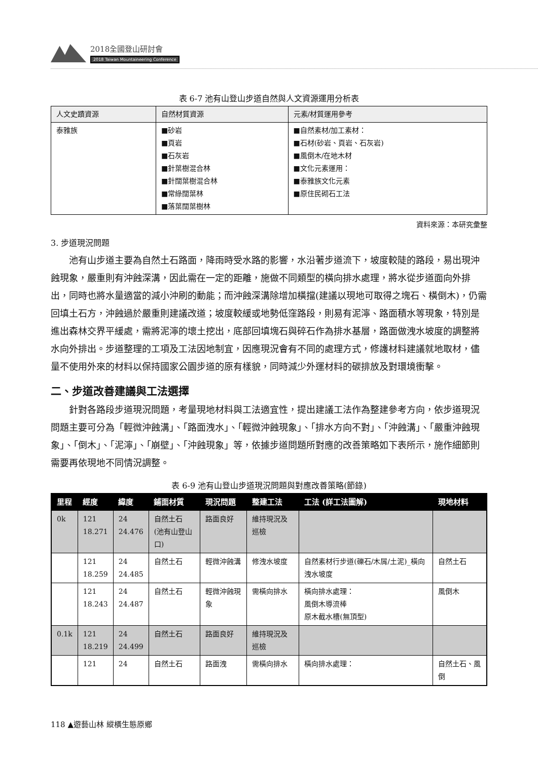2018全國登山研討會
2018 Taiwan Mountaineering Conference
表 6-7 池有山登山步道自然與人文資源運用分析表
| 人文史蹟資源 | 自然材質資源 | 元素/材質運用參考 |
| --- | --- | --- |
| 泰雅族 | ■砂岩 ■頁岩 ■石灰岩 ■針葉樹混合林 ■針闊葉樹混合林 ■常綠闊葉林 ■落葉闊葉樹林 | ■自然素材/加工素材： ■石材(砂岩、頁岩、石灰岩) ■風倒木/在地木材 ■文化元素運用： ■泰雅族文化元素 ■原住民砌石工法 |
資料來源：本研究彙整
3. 步道現況問題
池有山步道主要為自然土石路面，降雨時受水路的影響，水沿著步道流下，坡度較陡的路段，易出現沖蝕現象，嚴重則有沖蝕深溝，因此需在一定的距離，施做不同類型的橫向排水處理，將水從步道面向外排出，同時也將水量適當的減小沖刷的動能；而沖蝕深溝除增加橫擋(建議以現地可取得之塊石、橫倒木)，仍需回填土石方，沖蝕過於嚴重則建議改道；坡度較緩或地勢低窪路段，則易有泥濘、路面積水等現象，特別是進出森林交界平緩處，需將泥濘的壞土挖出，底部回填塊石與碎石作為排水基層，路面做洩水坡度的調整將水向外排出。步道整理的工項及工法因地制宜，因應現況會有不同的處理方式，修護材料建議就地取材，儘量不使用外來的材料以保持國家公園步道的原有樣貌，同時減少外運材料的碳排放及對環境衝擊。
二、步道改善建議與工法選擇
針對各路段步道現況問題，考量現地材料與工法適宜性，提出建議工法作為整建參考方向，依步道現況問題主要可分為「輕微沖蝕溝」、「路面洩水」、「輕微沖蝕現象」、「排水方向不對」、「沖蝕溝」、「嚴重沖蝕現象」、「倒木」、「泥濘」、「崩壁」、「沖蝕現象」等，依據步道問題所對應的改善策略如下表所示，施作細節則需要再依現地不同情況調整。
表 6-9 池有山登山步道現況問題與對應改善策略(節錄)
| 里程 | 經度 | 緯度 | 鋪面材質 | 現況問題 | 整建工法 | 工法 (詳工法圖解) | 現地材料 |
| --- | --- | --- | --- | --- | --- | --- | --- |
| 0k | 121 18.271 | 24 24.476 | 自然土石 (池有山登山口) | 路面良好 | 維持現況及巡檢 | | |
| | 121 18.259 | 24 24.485 | 自然土石 | 輕微沖蝕溝 | 修洩水坡度 | 自然素材行步道(礫石/木屑/土泥)_橫向洩水坡度 | 自然土石 |
| | 121 18.243 | 24 24.487 | 自然土石 | 輕微沖蝕現象 | 需橫向排水 | 橫向排水處理： 風倒木導流棒 原木截水槽(無頂型) | 風倒木 |
| 0.1k | 121 18.219 | 24 24.499 | 自然土石 | 路面良好 | 維持現況及巡檢 | | |
| | 121 | 24 | 自然土石 | 路面洩 | 需橫向排水 | 橫向排水處理： | 自然土石、風倒 |
118 ▲遊藝山林 縱橫生態原鄉